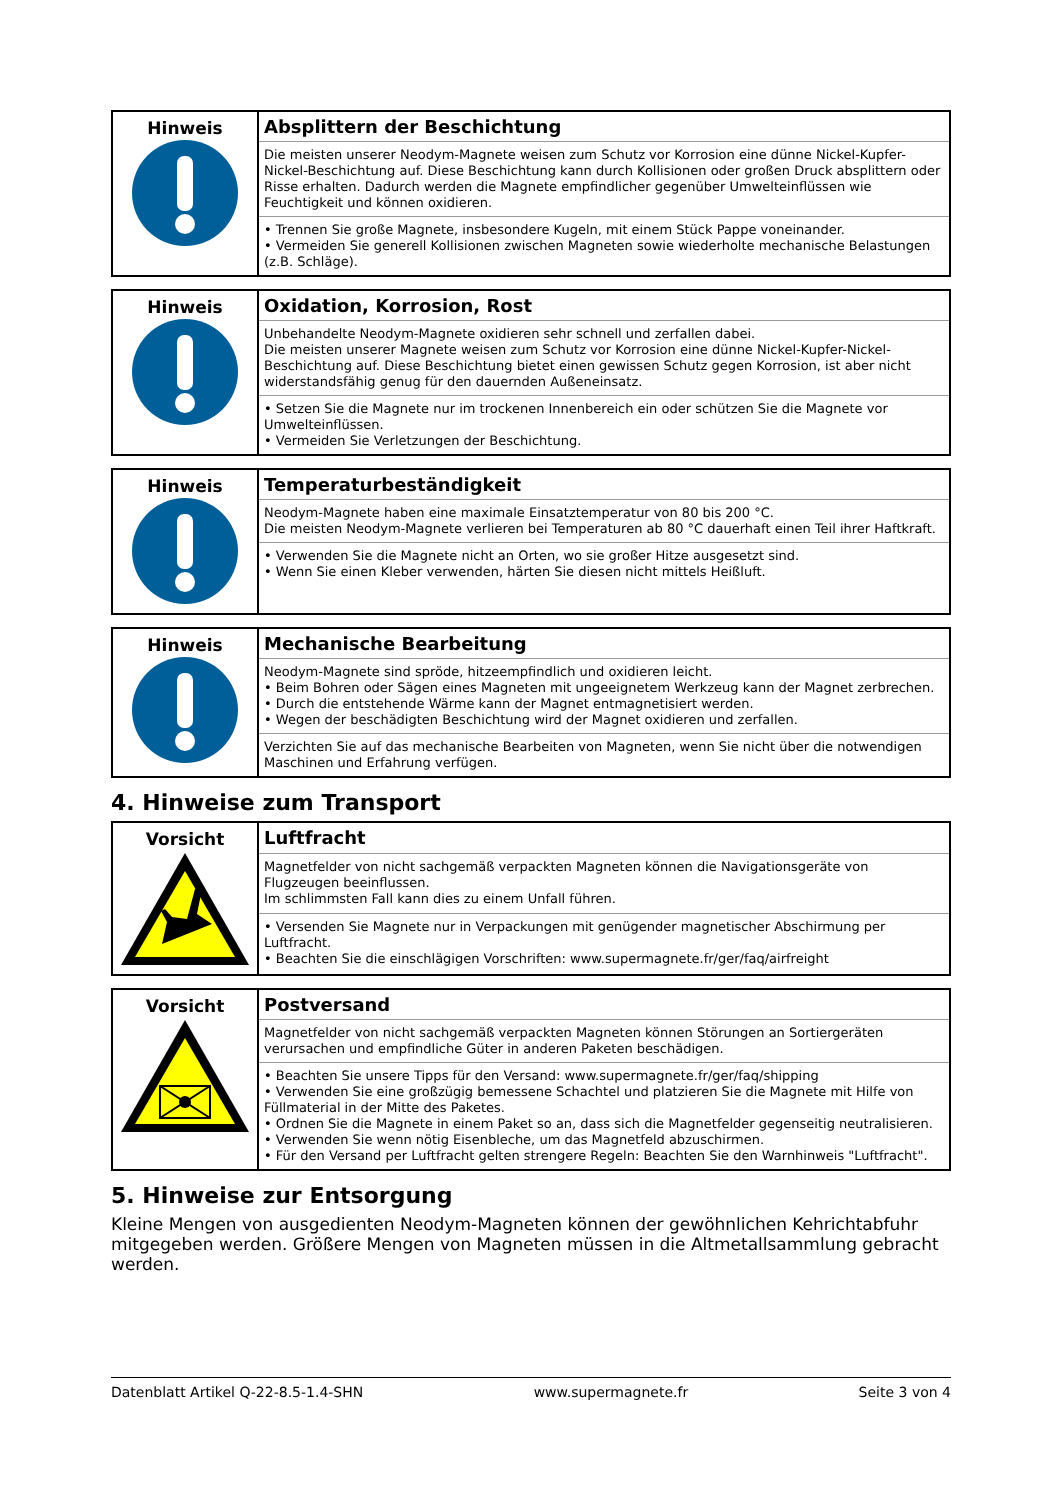| Hinweis | Absplittern der Beschichtung |
| | Die meisten unserer Neodym-Magnete weisen zum Schutz vor Korrosion eine dünne Nickel-Kupfer-Nickel-Beschichtung auf. Diese Beschichtung kann durch Kollisionen oder großen Druck absplittern oder Risse erhalten. Dadurch werden die Magnete empfindlicher gegenüber Umwelteinflüssen wie Feuchtigkeit und können oxidieren. |
| | • Trennen Sie große Magnete, insbesondere Kugeln, mit einem Stück Pappe voneinander. • Vermeiden Sie generell Kollisionen zwischen Magneten sowie wiederholte mechanische Belastungen (z.B. Schläge). |
| Hinweis | Oxidation, Korrosion, Rost |
| | Unbehandelte Neodym-Magnete oxidieren sehr schnell und zerfallen dabei. Die meisten unserer Magnete weisen zum Schutz vor Korrosion eine dünne Nickel-Kupfer-Nickel-Beschichtung auf. Diese Beschichtung bietet einen gewissen Schutz gegen Korrosion, ist aber nicht widerstandsfähig genug für den dauernden Außeneinsatz. |
| | • Setzen Sie die Magnete nur im trockenen Innenbereich ein oder schützen Sie die Magnete vor Umwelteinflüssen. • Vermeiden Sie Verletzungen der Beschichtung. |
| Hinweis | Temperaturbeständigkeit |
| | Neodym-Magnete haben eine maximale Einsatztemperatur von 80 bis 200 °C. Die meisten Neodym-Magnete verlieren bei Temperaturen ab 80 °C dauerhaft einen Teil ihrer Haftkraft. |
| | • Verwenden Sie die Magnete nicht an Orten, wo sie großer Hitze ausgesetzt sind. • Wenn Sie einen Kleber verwenden, härten Sie diesen nicht mittels Heißluft. |
| Hinweis | Mechanische Bearbeitung |
| | Neodym-Magnete sind spröde, hitzeempfindlich und oxidieren leicht. • Beim Bohren oder Sägen eines Magneten mit ungeeignetem Werkzeug kann der Magnet zerbrechen. • Durch die entstehende Wärme kann der Magnet entmagnetisiert werden. • Wegen der beschädigten Beschichtung wird der Magnet oxidieren und zerfallen. |
| | Verzichten Sie auf das mechanische Bearbeiten von Magneten, wenn Sie nicht über die notwendigen Maschinen und Erfahrung verfügen. |
4. Hinweise zum Transport
| Vorsicht | Luftfracht |
| | Magnetfelder von nicht sachgemäß verpackten Magneten können die Navigationsgeräte von Flugzeugen beeinflussen. Im schlimmsten Fall kann dies zu einem Unfall führen. |
| | • Versenden Sie Magnete nur in Verpackungen mit genügender magnetischer Abschirmung per Luftfracht. • Beachten Sie die einschlägigen Vorschriften: www.supermagnete.fr/ger/faq/airfreight |
| Vorsicht | Postversand |
| | Magnetfelder von nicht sachgemäß verpackten Magneten können Störungen an Sortiergeräten verursachen und empfindliche Güter in anderen Paketen beschädigen. |
| | • Beachten Sie unsere Tipps für den Versand: www.supermagnete.fr/ger/faq/shipping • Verwenden Sie eine großzügig bemessene Schachtel und platzieren Sie die Magnete mit Hilfe von Füllmaterial in der Mitte des Paketes. • Ordnen Sie die Magnete in einem Paket so an, dass sich die Magnetfelder gegenseitig neutralisieren. • Verwenden Sie wenn nötig Eisenbleche, um das Magnetfeld abzuschirmen. • Für den Versand per Luftfracht gelten strengere Regeln: Beachten Sie den Warnhinweis "Luftfracht". |
5. Hinweise zur Entsorgung
Kleine Mengen von ausgedienten Neodym-Magneten können der gewöhnlichen Kehrichtabfuhr mitgegeben werden. Größere Mengen von Magneten müssen in die Altmetallsammlung gebracht werden.
Datenblatt Artikel Q-22-8.5-1.4-SHN www.supermagnete.fr Seite 3 von 4